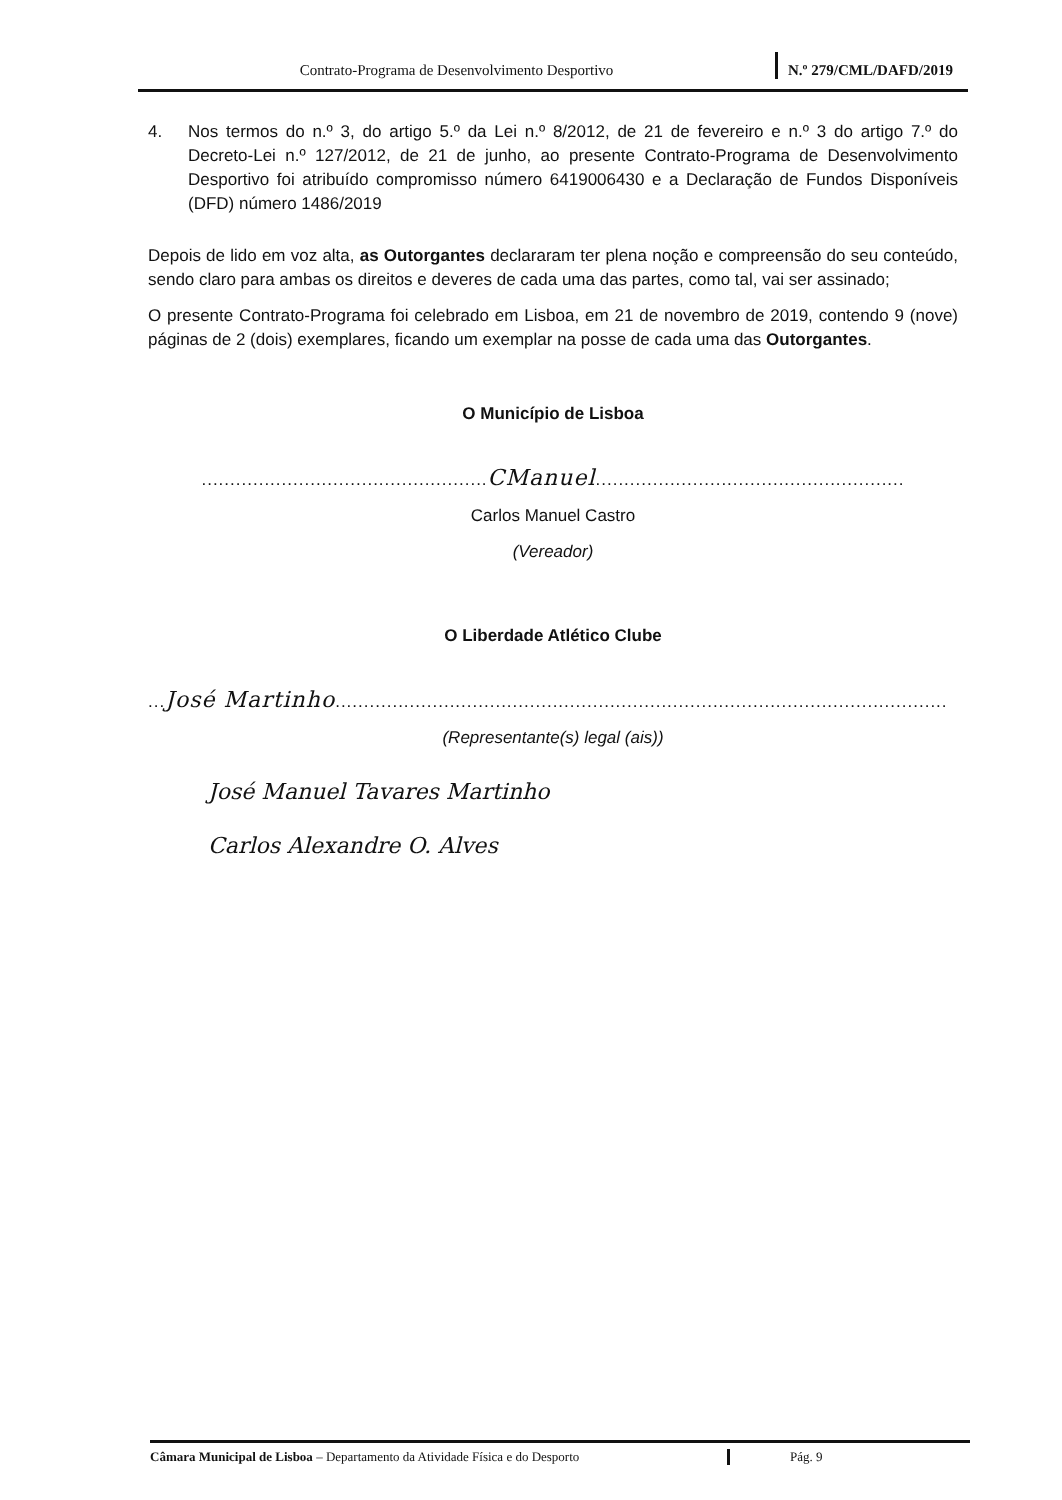Contrato-Programa de Desenvolvimento Desportivo
N.º 279/CML/DAFD/2019
4. Nos termos do n.º 3, do artigo 5.º da Lei n.º 8/2012, de 21 de fevereiro e n.º 3 do artigo 7.º do Decreto-Lei n.º 127/2012, de 21 de junho, ao presente Contrato-Programa de Desenvolvimento Desportivo foi atribuído compromisso número 6419006430 e a Declaração de Fundos Disponíveis (DFD) número 1486/2019
Depois de lido em voz alta, as Outorgantes declararam ter plena noção e compreensão do seu conteúdo, sendo claro para ambas os direitos e deveres de cada uma das partes, como tal, vai ser assinado;
O presente Contrato-Programa foi celebrado em Lisboa, em 21 de novembro de 2019, contendo 9 (nove) páginas de 2 (dois) exemplares, ficando um exemplar na posse de cada uma das Outorgantes.
O Município de Lisboa
..................................................CManuel......................................................
Carlos Manuel Castro
(Vereador)
O Liberdade Atlético Clube
...José Martinho...........................................................................................................
(Representante(s) legal (ais))
José Manuel Tavares Martinho
Carlos Alexandre O. Alves
Câmara Municipal de Lisboa – Departamento da Atividade Física e do Desporto
Pág. 9